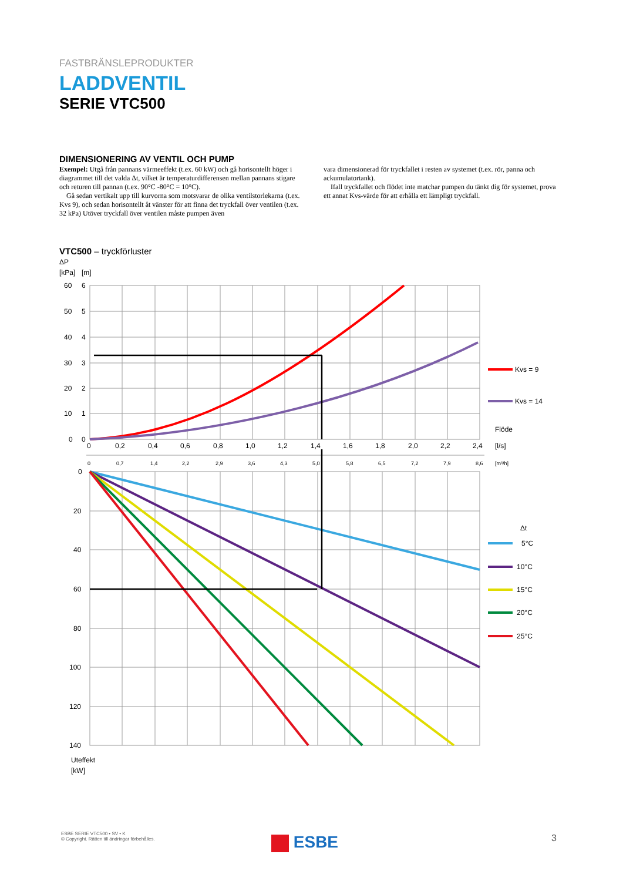FASTBRÄNSLEPRODUKTER
LADDVENTIL
SERIE VTC500
DIMENSIONERING AV VENTIL OCH PUMP
Exempel: Utgå från pannans värmeeffekt (t.ex. 60 kW) och gå horisontellt höger i diagrammet till det valda Δt, vilket är temperaturdifferensen mellan pannans stigare och returen till pannan (t.ex. 90°C -80°C = 10°C).
Gå sedan vertikalt upp till kurvorna som motsvarar de olika ventilstorlekarna (t.ex. Kvs 9), och sedan horisontellt åt vänster för att finna det tryckfall över ventilen (t.ex. 32 kPa) Utöver tryckfall över ventilen måste pumpen även
vara dimensionerad för tryckfallet i resten av systemet (t.ex. rör, panna och ackumulatortank).
Ifall tryckfallet och flödet inte matchar pumpen du tänkt dig för systemet, prova ett annat Kvs-värde för att erhålla ett lämpligt tryckfall.
VTC500 – tryckförluster
ΔP
[kPa]
[m]
60
6
50
5
40
4
30
3
20
2
10
1
0
0
0
0,2
0,4
0,6
0,8
1,0
1,2
1,4
1,6
1,8
2,0
2,2
2,4
Flöde
[l/s]
0
0,7
1,4
2,2
2,9
3,6
4,3
5,0
5,8
6,5
7,2
7,9
8,6
[m³/h]
0
20
40
60
80
100
120
140
Uteffekt
[kW]
Kvs = 9
Kvs = 14
Δt
5°C
10°C
15°C
20°C
25°C
ESBE SERIE VTC500 • SV • K
© Copyright. Rätten till ändringar förbehålles.
ESBE 3